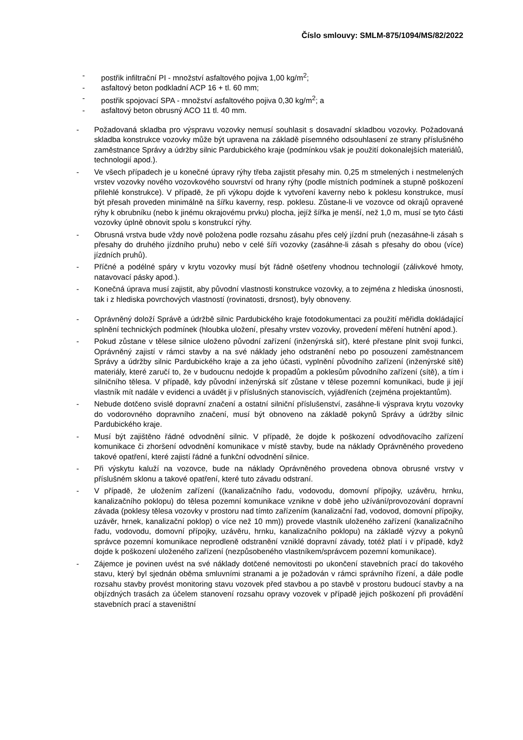Číslo smlouvy: SMLM-875/1094/MS/82/2022
- postřik infiltrační PI - množství asfaltového pojiva 1,00 kg/m<sup>2</sup>;
- asfaltový beton podkladní ACP 16 + tl. 60 mm;
- postřik spojovací SPA - množství asfaltového pojiva 0,30 kg/m<sup>2</sup>; a
- asfaltový beton obrusný ACO 11 tl. 40 mm.
- Požadovaná skladba pro výspravu vozovky nemusí souhlasit s dosavadní skladbou vozovky. Požadovaná skladba konstrukce vozovky může být upravena na základě písemného odsouhlasení ze strany příslušného zaměstnance Správy a údržby silnic Pardubického kraje (podmínkou však je použití dokonalejších materiálů, technologií apod.).
- Ve všech případech je u konečné úpravy rýhy třeba zajistit přesahy min. 0,25 m stmelených i nestmelených vrstev vozovky nového vozovkového souvrství od hrany rýhy (podle místních podmínek a stupně poškození přilehlé konstrukce). V případě, že při výkopu dojde k vytvoření kaverny nebo k poklesu konstrukce, musí být přesah proveden minimálně na šířku kaverny, resp. poklesu. Zůstane-li ve vozovce od okrajů opravené rýhy k obrubníku (nebo k jinému okrajovému prvku) plocha, jejíž šířka je menší, než 1,0 m, musí se tyto části vozovky úplně obnovit spolu s konstrukcí rýhy.
- Obrusná vrstva bude vždy nově položena podle rozsahu zásahu přes celý jízdní pruh (nezasáhne-li zásah s přesahy do druhého jízdního pruhu) nebo v celé šíři vozovky (zasáhne-li zásah s přesahy do obou (více) jízdních pruhů).
- Příčné a podélné spáry v krytu vozovky musí být řádně ošetřeny vhodnou technologií (zálivkové hmoty, natavovací pásky apod.).
- Konečná úprava musí zajistit, aby původní vlastnosti konstrukce vozovky, a to zejména z hlediska únosnosti, tak i z hlediska povrchových vlastností (rovinatosti, drsnost), byly obnoveny.
- Oprávněný doloží Správě a údržbě silnic Pardubického kraje fotodokumentaci za použití měřidla dokládající splnění technických podmínek (hloubka uložení, přesahy vrstev vozovky, provedení měření hutnění apod.).
- Pokud zůstane v tělese silnice uloženo původní zařízení (inženýrská síť), které přestane plnit svoji funkci, Oprávněný zajistí v rámci stavby a na své náklady jeho odstranění nebo po posouzení zaměstnancem Správy a údržby silnic Pardubického kraje a za jeho účasti, vyplnění původního zařízení (inženýrské sítě) materiály, které zaručí to, že v budoucnu nedojde k propadům a poklesům původního zařízení (sítě), a tím i silničního tělesa. V případě, kdy původní inženýrská síť zůstane v tělese pozemní komunikaci, bude ji její vlastník mít nadále v evidenci a uvádět ji v příslušných stanoviscích, vyjádřeních (zejména projektantům).
- Nebude dotčeno svislé dopravní značení a ostatní silniční příslušenství, zasáhne-li výsprava krytu vozovky do vodorovného dopravního značení, musí být obnoveno na základě pokynů Správy a údržby silnic Pardubického kraje.
- Musí být zajištěno řádné odvodnění silnic. V případě, že dojde k poškození odvodňovacího zařízení komunikace či zhoršení odvodnění komunikace v místě stavby, bude na náklady Oprávněného provedeno takové opatření, které zajistí řádné a funkční odvodnění silnice.
- Při výskytu kaluží na vozovce, bude na náklady Oprávněného provedena obnova obrusné vrstvy v příslušném sklonu a takové opatření, které tuto závadu odstraní.
- V případě, že uložením zařízení ((kanalizačního řadu, vodovodu, domovní přípojky, uzávěru, hrnku, kanalizačního poklopu) do tělesa pozemní komunikace vznikne v době jeho užívání/provozování dopravní závada (poklesy tělesa vozovky v prostoru nad tímto zařízením (kanalizační řad, vodovod, domovní přípojky, uzávěr, hrnek, kanalizační poklop) o více než 10 mm)) provede vlastník uloženého zařízení (kanalizačního řadu, vodovodu, domovní přípojky, uzávěru, hrnku, kanalizačního poklopu) na základě výzvy a pokynů správce pozemní komunikace neprodleně odstranění vzniklé dopravní závady, totéž platí i v případě, když dojde k poškození uloženého zařízení (nezpůsobeného vlastníkem/správcem pozemní komunikace).
- Zájemce je povinen uvést na své náklady dotčené nemovitosti po ukončení stavebních prací do takového stavu, který byl sjednán oběma smluvními stranami a je požadován v rámci správního řízení, a dále podle rozsahu stavby provést monitoring stavu vozovek před stavbou a po stavbě v prostoru budoucí stavby a na objízdných trasách za účelem stanovení rozsahu opravy vozovek v případě jejich poškození při provádění stavebních prací a staveništní